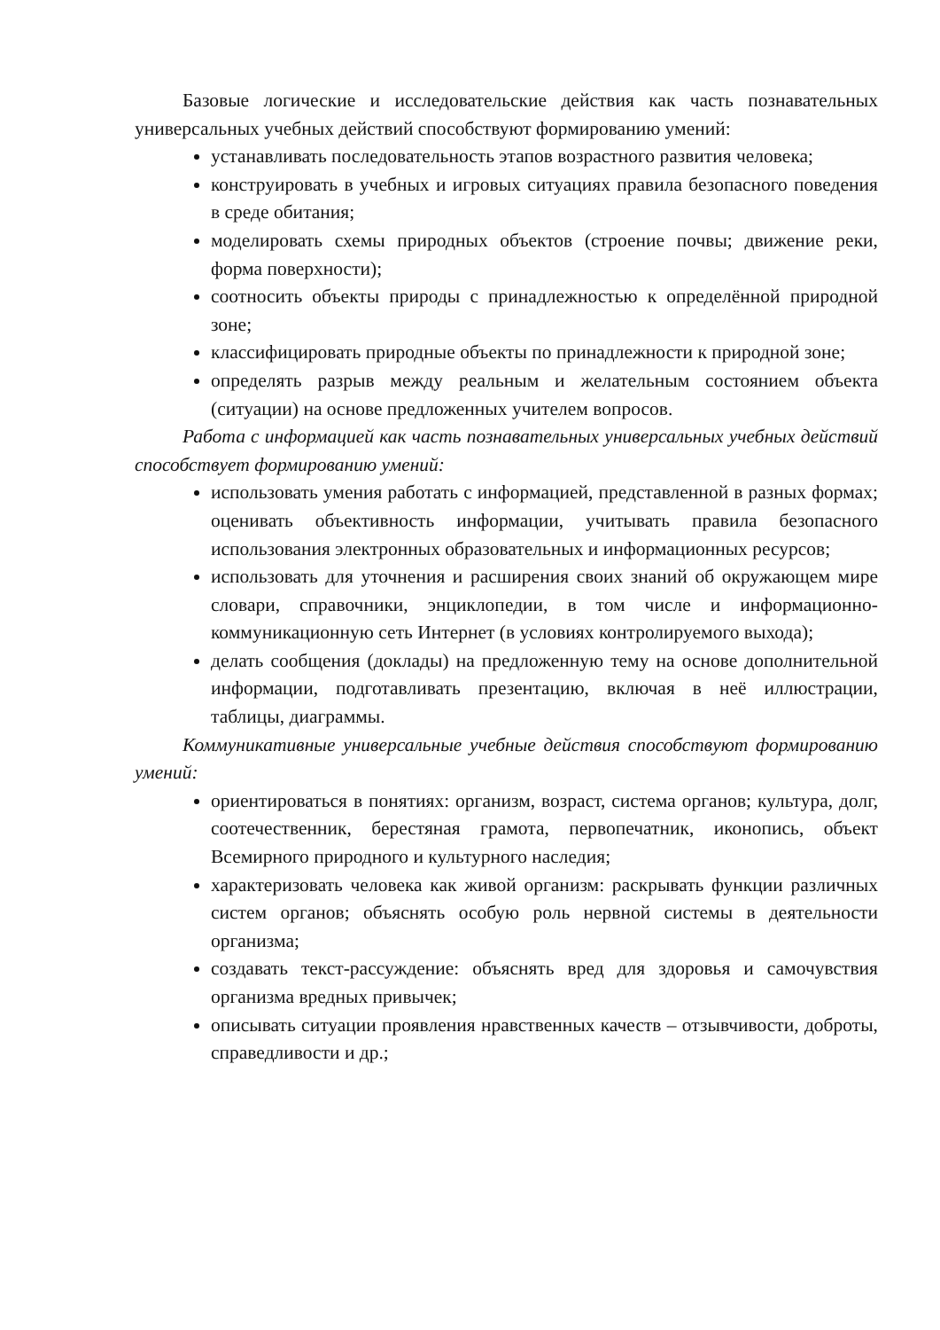Базовые логические и исследовательские действия как часть познавательных универсальных учебных действий способствуют формированию умений:
устанавливать последовательность этапов возрастного развития человека;
конструировать в учебных и игровых ситуациях правила безопасного поведения в среде обитания;
моделировать схемы природных объектов (строение почвы; движение реки, форма поверхности);
соотносить объекты природы с принадлежностью к определённой природной зоне;
классифицировать природные объекты по принадлежности к природной зоне;
определять разрыв между реальным и желательным состоянием объекта (ситуации) на основе предложенных учителем вопросов.
Работа с информацией как часть познавательных универсальных учебных действий способствует формированию умений:
использовать умения работать с информацией, представленной в разных формах; оценивать объективность информации, учитывать правила безопасного использования электронных образовательных и информационных ресурсов;
использовать для уточнения и расширения своих знаний об окружающем мире словари, справочники, энциклопедии, в том числе и информационно-коммуникационную сеть Интернет (в условиях контролируемого выхода);
делать сообщения (доклады) на предложенную тему на основе дополнительной информации, подготавливать презентацию, включая в неё иллюстрации, таблицы, диаграммы.
Коммуникативные универсальные учебные действия способствуют формированию умений:
ориентироваться в понятиях: организм, возраст, система органов; культура, долг, соотечественник, берестяная грамота, первопечатник, иконопись, объект Всемирного природного и культурного наследия;
характеризовать человека как живой организм: раскрывать функции различных систем органов; объяснять особую роль нервной системы в деятельности организма;
создавать текст-рассуждение: объяснять вред для здоровья и самочувствия организма вредных привычек;
описывать ситуации проявления нравственных качеств – отзывчивости, доброты, справедливости и др.;